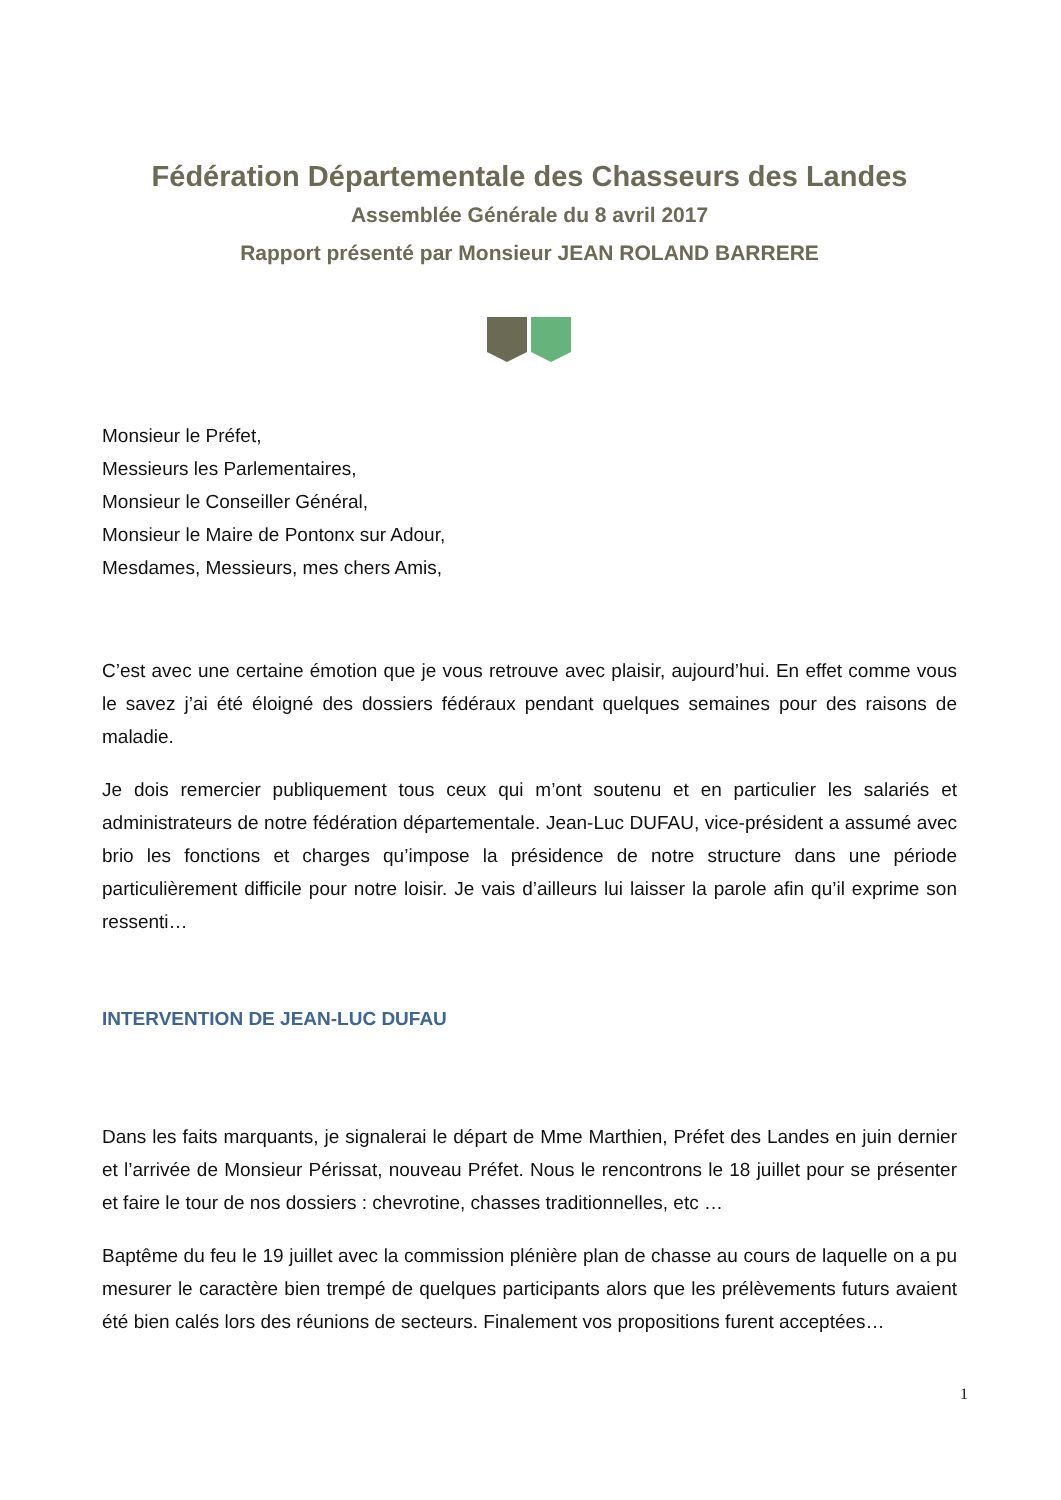Fédération Départementale des Chasseurs des Landes
Assemblée Générale du 8 avril 2017
Rapport présenté par Monsieur JEAN ROLAND BARRERE
Monsieur le Préfet,
Messieurs les Parlementaires,
Monsieur le Conseiller Général,
Monsieur le Maire de Pontonx sur Adour,
Mesdames, Messieurs, mes chers Amis,
C’est avec une certaine émotion que je vous retrouve avec plaisir, aujourd’hui. En effet comme vous le savez j’ai été éloigné des dossiers fédéraux pendant quelques semaines pour des raisons de maladie.
Je dois remercier publiquement tous ceux qui m’ont soutenu et en particulier les salariés et administrateurs de notre fédération départementale. Jean-Luc DUFAU, vice-président a assumé avec brio les fonctions et charges qu’impose la présidence de notre structure dans une période particulièrement difficile pour notre loisir. Je vais d’ailleurs lui laisser la parole afin qu’il exprime son ressenti…
INTERVENTION DE JEAN-LUC DUFAU
Dans les faits marquants, je signalerai le départ de Mme Marthien, Préfet des Landes en juin dernier et l’arrivée de Monsieur Périssat, nouveau Préfet. Nous le rencontrons le 18 juillet pour se présenter et faire le tour de nos dossiers : chevrotine, chasses traditionnelles, etc …
Baptême du feu le 19 juillet avec la commission plénière plan de chasse au cours de laquelle on a pu mesurer le caractère bien trempé de quelques participants alors que les prélèvements futurs avaient été bien calés lors des réunions de secteurs. Finalement vos propositions furent acceptées…
1